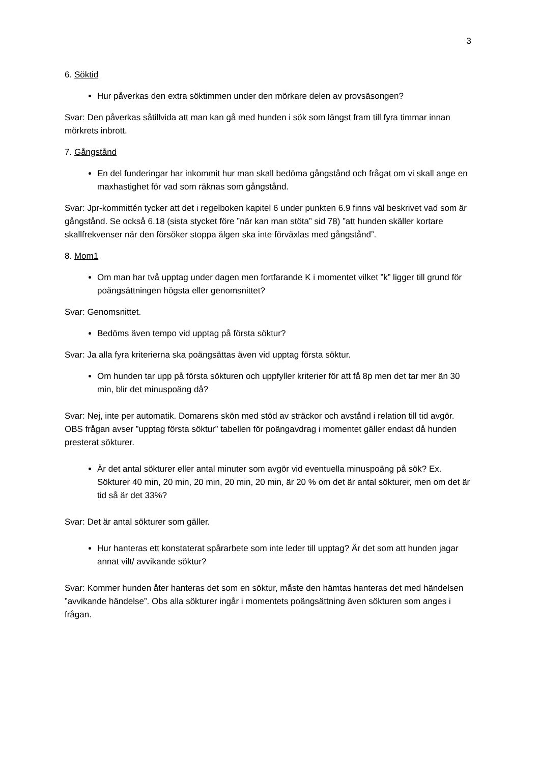3
6. Söktid
Hur påverkas den extra söktimmen under den mörkare delen av provsäsongen?
Svar: Den påverkas såtillvida att man kan gå med hunden i sök som längst fram till fyra timmar innan mörkrets inbrott.
7. Gångstånd
En del funderingar har inkommit hur man skall bedöma gångstånd och frågat om vi skall ange en maxhastighet för vad som räknas som gångstånd.
Svar: Jpr-kommittén tycker att det i regelboken kapitel 6 under punkten 6.9 finns väl beskrivet vad som är gångstånd. Se också 6.18 (sista stycket före ”när kan man stöta” sid 78) ”att hunden skäller kortare skallfrekvenser när den försöker stoppa älgen ska inte förväxlas med gångstånd”.
8. Mom1
Om man har två upptag under dagen men fortfarande K i momentet vilket ”k” ligger till grund för poängsättningen högsta eller genomsnittet?
Svar: Genomsnittet.
Bedöms även tempo vid upptag på första söktur?
Svar: Ja alla fyra kriterierna ska poängsättas även vid upptag första söktur.
Om hunden tar upp på första sökturen och uppfyller kriterier för att få 8p men det tar mer än 30 min, blir det minuspoäng då?
Svar: Nej, inte per automatik. Domarens skön med stöd av sträckor och avstånd i relation till tid avgör. OBS frågan avser ”upptag första söktur” tabellen för poängavdrag i momentet gäller endast då hunden presterat sökturer.
Är det antal sökturer eller antal minuter som avgör vid eventuella minuspoäng på sök? Ex. Sökturer 40 min, 20 min, 20 min, 20 min, 20 min, är 20 % om det är antal sökturer, men om det är tid så är det 33%?
Svar: Det är antal sökturer som gäller.
Hur hanteras ett konstaterat spårarbete som inte leder till upptag? Är det som att hunden jagar annat vilt/ avvikande söktur?
Svar: Kommer hunden åter hanteras det som en söktur, måste den hämtas hanteras det med händelsen ”avvikande händelse”. Obs alla sökturer ingår i momentets poängsättning även sökturen som anges i frågan.